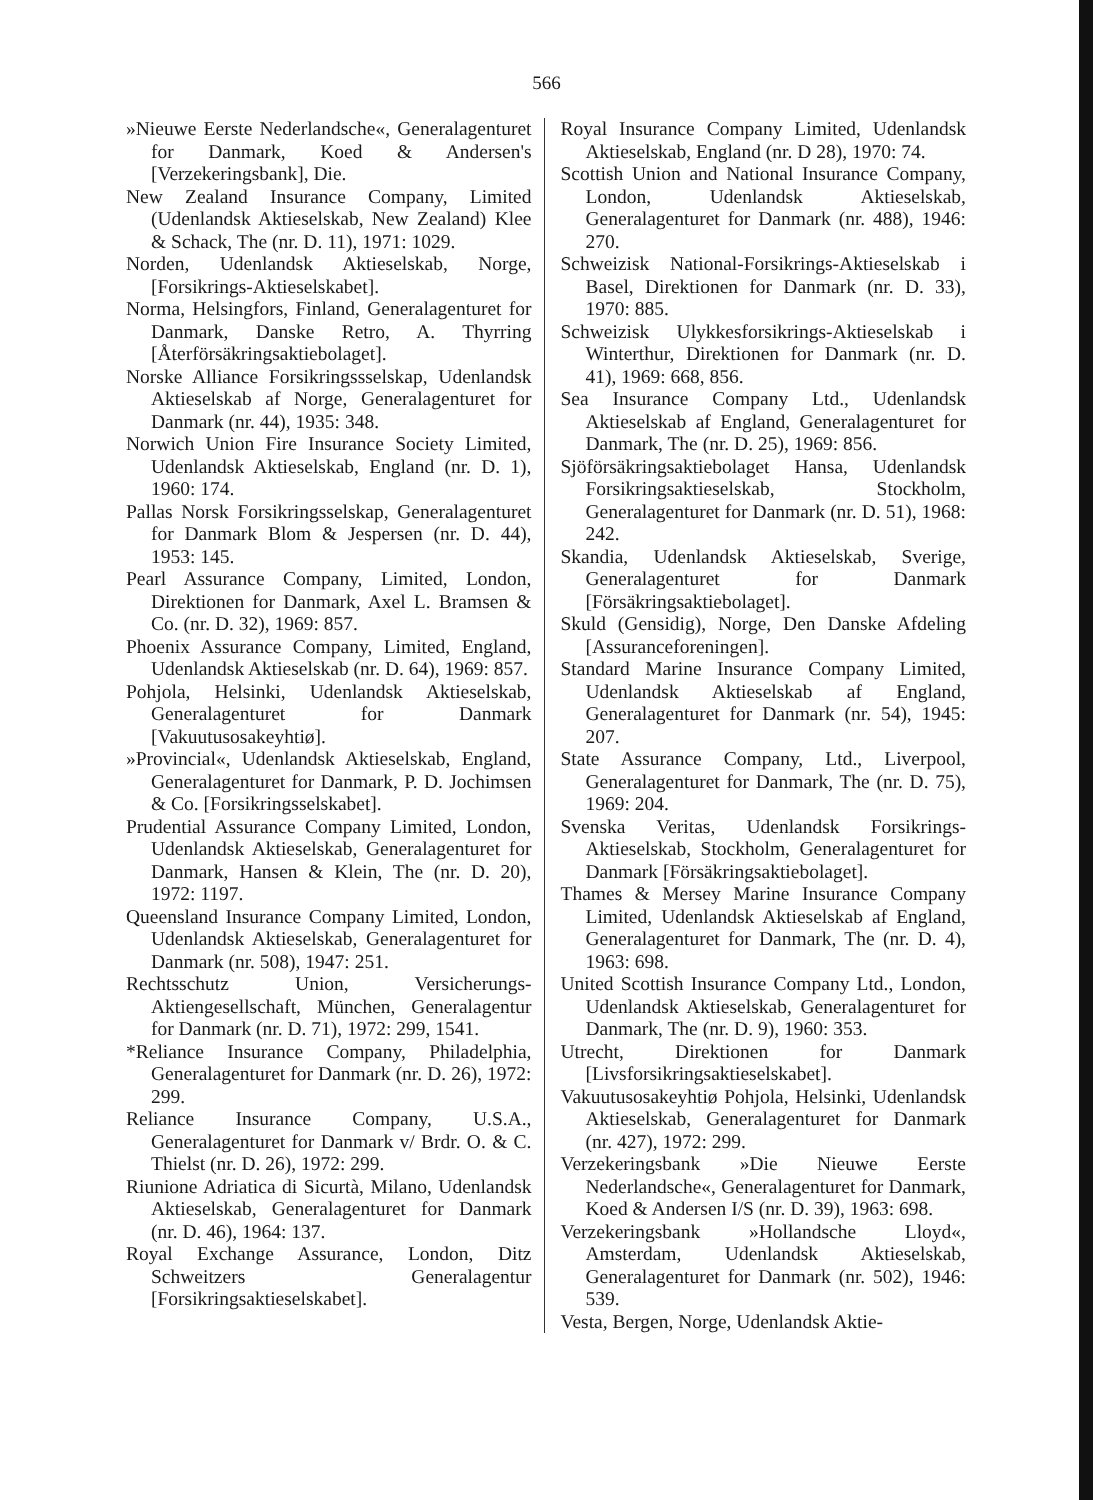566
»Nieuwe Eerste Nederlandsche«, Generalagenturet for Danmark, Koed & Andersen's [Verzekeringsbank], Die.
New Zealand Insurance Company, Limited (Udenlandsk Aktieselskab, New Zealand) Klee & Schack, The (nr. D. 11), 1971: 1029.
Norden, Udenlandsk Aktieselskab, Norge, [Forsikrings-Aktieselskabet].
Norma, Helsingfors, Finland, Generalagenturet for Danmark, Danske Retro, A. Thyrring [Återförsäkringsaktiebolaget].
Norske Alliance Forsikringssselskap, Udenlandsk Aktieselskab af Norge, Generalagenturet for Danmark (nr. 44), 1935: 348.
Norwich Union Fire Insurance Society Limited, Udenlandsk Aktieselskab, England (nr. D. 1), 1960: 174.
Pallas Norsk Forsikringsselskap, Generalagenturet for Danmark Blom & Jespersen (nr. D. 44), 1953: 145.
Pearl Assurance Company, Limited, London, Direktionen for Danmark, Axel L. Bramsen & Co. (nr. D. 32), 1969: 857.
Phoenix Assurance Company, Limited, England, Udenlandsk Aktieselskab (nr. D. 64), 1969: 857.
Pohjola, Helsinki, Udenlandsk Aktieselskab, Generalagenturet for Danmark [Vakuutusosakeyhtiø].
»Provincial«, Udenlandsk Aktieselskab, England, Generalagenturet for Danmark, P. D. Jochimsen & Co. [Forsikringsselskabet].
Prudential Assurance Company Limited, London, Udenlandsk Aktieselskab, Generalagenturet for Danmark, Hansen & Klein, The (nr. D. 20), 1972: 1197.
Queensland Insurance Company Limited, London, Udenlandsk Aktieselskab, Generalagenturet for Danmark (nr. 508), 1947: 251.
Rechtsschutz Union, Versicherungs-Aktiengesellschaft, München, Generalagentur for Danmark (nr. D. 71), 1972: 299, 1541.
*Reliance Insurance Company, Philadelphia, Generalagenturet for Danmark (nr. D. 26), 1972: 299.
Reliance Insurance Company, U.S.A., Generalagenturet for Danmark v/ Brdr. O. & C. Thielst (nr. D. 26), 1972: 299.
Riunione Adriatica di Sicurtà, Milano, Udenlandsk Aktieselskab, Generalagenturet for Danmark (nr. D. 46), 1964: 137.
Royal Exchange Assurance, London, Ditz Schweitzers Generalagentur [Forsikringsaktieselskabet].
Royal Insurance Company Limited, Udenlandsk Aktieselskab, England (nr. D 28), 1970: 74.
Scottish Union and National Insurance Company, London, Udenlandsk Aktieselskab, Generalagenturet for Danmark (nr. 488), 1946: 270.
Schweizisk National-Forsikrings-Aktieselskab i Basel, Direktionen for Danmark (nr. D. 33), 1970: 885.
Schweizisk Ulykkesforsikrings-Aktieselskab i Winterthur, Direktionen for Danmark (nr. D. 41), 1969: 668, 856.
Sea Insurance Company Ltd., Udenlandsk Aktieselskab af England, Generalagenturet for Danmark, The (nr. D. 25), 1969: 856.
Sjöförsäkringsaktiebolaget Hansa, Udenlandsk Forsikringsaktieselskab, Stockholm, Generalagenturet for Danmark (nr. D. 51), 1968: 242.
Skandia, Udenlandsk Aktieselskab, Sverige, Generalagenturet for Danmark [Försäkringsaktiebolaget].
Skuld (Gensidig), Norge, Den Danske Afdeling [Assuranceforeningen].
Standard Marine Insurance Company Limited, Udenlandsk Aktieselskab af England, Generalagenturet for Danmark (nr. 54), 1945: 207.
State Assurance Company, Ltd., Liverpool, Generalagenturet for Danmark, The (nr. D. 75), 1969: 204.
Svenska Veritas, Udenlandsk Forsikrings-Aktieselskab, Stockholm, Generalagenturet for Danmark [Försäkringsaktiebolaget].
Thames & Mersey Marine Insurance Company Limited, Udenlandsk Aktieselskab af England, Generalagenturet for Danmark, The (nr. D. 4), 1963: 698.
United Scottish Insurance Company Ltd., London, Udenlandsk Aktieselskab, Generalagenturet for Danmark, The (nr. D. 9), 1960: 353.
Utrecht, Direktionen for Danmark [Livsforsikringsaktieselskabet].
Vakuutusosakeyhtiø Pohjola, Helsinki, Udenlandsk Aktieselskab, Generalagenturet for Danmark (nr. 427), 1972: 299.
Verzekeringsbank »Die Nieuwe Eerste Nederlandsche«, Generalagenturet for Danmark, Koed & Andersen I/S (nr. D. 39), 1963: 698.
Verzekeringsbank »Hollandsche Lloyd«, Amsterdam, Udenlandsk Aktieselskab, Generalagenturet for Danmark (nr. 502), 1946: 539.
Vesta, Bergen, Norge, Udenlandsk Aktie-